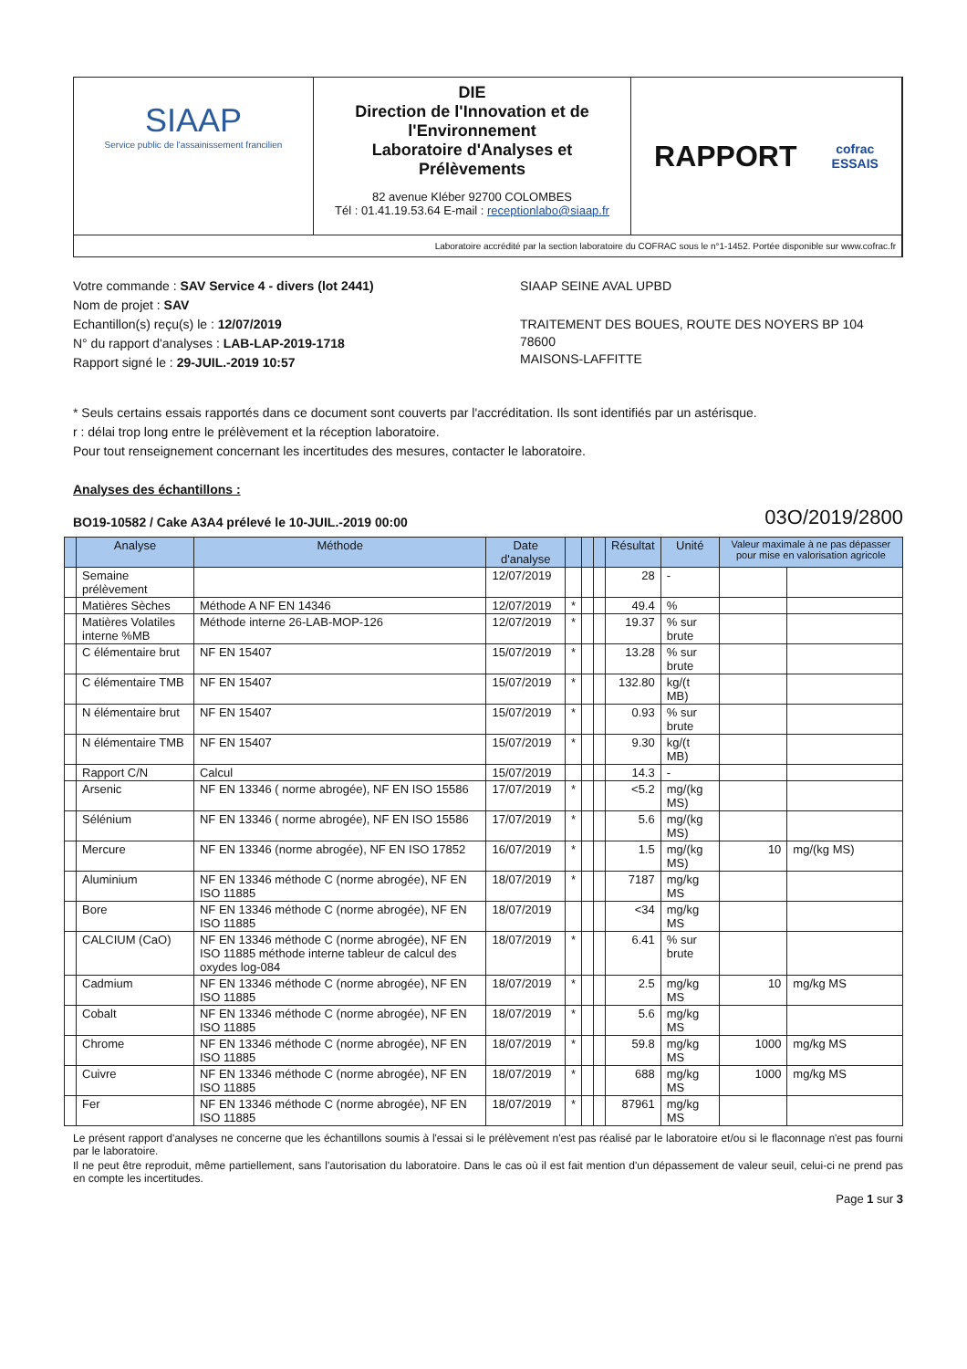SIAAP
Service public de l'assainissement francilien
DIE
Direction de l'Innovation et de l'Environnement
Laboratoire d'Analyses et Prélèvements
82 avenue Kléber 92700 COLOMBES
Tél : 01.41.19.53.64 E-mail : receptionlabo@siaap.fr
RAPPORT cofrac
ESSAIS
Laboratoire accrédité par la section laboratoire du COFRAC sous le n°1-1452. Portée disponible sur www.cofrac.fr
Votre commande : SAV Service 4 - divers (lot 2441)
Nom de projet : SAV
Echantillon(s) reçu(s) le : 12/07/2019
N° du rapport d'analyses : LAB-LAP-2019-1718
Rapport signé le : 29-JUIL.-2019 10:57
SIAAP SEINE AVAL UPBD
TRAITEMENT DES BOUES, ROUTE DES NOYERS BP 104
78600
MAISONS-LAFFITTE
* Seuls certains essais rapportés dans ce document sont couverts par l'accréditation. Ils sont identifiés par un astérisque.
r : délai trop long entre le prélèvement et la réception laboratoire.
Pour tout renseignement concernant les incertitudes des mesures, contacter le laboratoire.
Analyses des échantillons :
BO19-10582 / Cake A3A4 prélevé le 10-JUIL.-2019 00:00 03O/2019/2800
| | Analyse | Méthode | Date d'analyse | | | | Résultat | Unité | Valeur maximale à ne pas dépasser pour mise en valorisation agricole | |
| --- | --- | --- | --- | --- | --- | --- | --- | --- | --- | --- |
| | Semaine prélèvement | | 12/07/2019 | | | | 28 | - | | |
| | Matières Sèches | Méthode A NF EN 14346 | 12/07/2019 | * | | | 49.4 | % | | |
| | Matières Volatiles interne %MB | Méthode interne 26-LAB-MOP-126 | 12/07/2019 | * | | | 19.37 | % sur brute | | |
| | C élémentaire brut | NF EN 15407 | 15/07/2019 | * | | | 13.28 | % sur brute | | |
| | C élémentaire TMB | NF EN 15407 | 15/07/2019 | * | | | 132.80 | kg/(t MB) | | |
| | N élémentaire brut | NF EN 15407 | 15/07/2019 | * | | | 0.93 | % sur brute | | |
| | N élémentaire TMB | NF EN 15407 | 15/07/2019 | * | | | 9.30 | kg/(t MB) | | |
| | Rapport C/N | Calcul | 15/07/2019 | | | | 14.3 | - | | |
| | Arsenic | NF EN 13346 ( norme abrogée), NF EN ISO 15586 | 17/07/2019 | * | | | <5.2 | mg/(kg MS) | | |
| | Sélénium | NF EN 13346 ( norme abrogée), NF EN ISO 15586 | 17/07/2019 | * | | | 5.6 | mg/(kg MS) | | |
| | Mercure | NF EN 13346 (norme abrogée), NF EN ISO 17852 | 16/07/2019 | * | | | 1.5 | mg/(kg MS) | 10 | mg/(kg MS) |
| | Aluminium | NF EN 13346 méthode C (norme abrogée), NF EN ISO 11885 | 18/07/2019 | * | | | 7187 | mg/kg MS | | |
| | Bore | NF EN 13346 méthode C (norme abrogée), NF EN ISO 11885 | 18/07/2019 | | | | <34 | mg/kg MS | | |
| | CALCIUM (CaO) | NF EN 13346 méthode C (norme abrogée), NF EN ISO 11885 méthode interne tableur de calcul des oxydes log-084 | 18/07/2019 | * | | | 6.41 | % sur brute | | |
| | Cadmium | NF EN 13346 méthode C (norme abrogée), NF EN ISO 11885 | 18/07/2019 | * | | | 2.5 | mg/kg MS | 10 | mg/kg MS |
| | Cobalt | NF EN 13346 méthode C (norme abrogée), NF EN ISO 11885 | 18/07/2019 | * | | | 5.6 | mg/kg MS | | |
| | Chrome | NF EN 13346 méthode C (norme abrogée), NF EN ISO 11885 | 18/07/2019 | * | | | 59.8 | mg/kg MS | 1000 | mg/kg MS |
| | Cuivre | NF EN 13346 méthode C (norme abrogée), NF EN ISO 11885 | 18/07/2019 | * | | | 688 | mg/kg MS | 1000 | mg/kg MS |
| | Fer | NF EN 13346 méthode C (norme abrogée), NF EN ISO 11885 | 18/07/2019 | * | | | 87961 | mg/kg MS | | |
Le présent rapport d'analyses ne concerne que les échantillons soumis à l'essai si le prélèvement n'est pas réalisé par le laboratoire et/ou si le flaconnage n'est pas fourni par le laboratoire.
Il ne peut être reproduit, même partiellement, sans l'autorisation du laboratoire. Dans le cas où il est fait mention d'un dépassement de valeur seuil, celui-ci ne prend pas en compte les incertitudes.
Page 1 sur 3